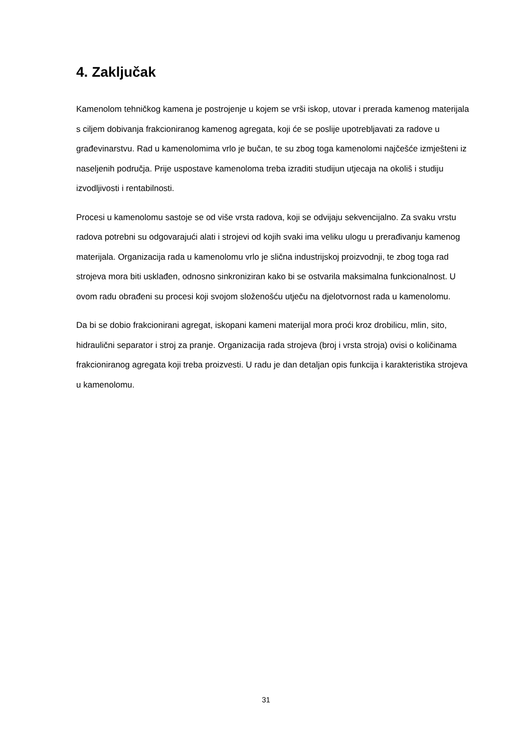4. Zaključak
Kamenolom tehničkog kamena je postrojenje u kojem se vrši iskop, utovar i prerada kamenog materijala s ciljem dobivanja frakcioniranog kamenog agregata, koji će se poslije upotrebljavati za radove u građevinarstvu. Rad u kamenolomima vrlo je bučan, te su zbog toga kamenolomi najčešće izmješteni iz naseljenih područja. Prije uspostave kamenoloma treba izraditi studijun utjecaja na okoliš i studiju izvodljivosti i rentabilnosti.
Procesi u kamenolomu sastoje se od više vrsta radova, koji se odvijaju sekvencijalno. Za svaku vrstu radova potrebni su odgovarajući alati i strojevi od kojih svaki ima veliku ulogu u prerađivanju kamenog materijala. Organizacija rada u kamenolomu vrlo je slična industrijskoj proizvodnji, te zbog toga rad strojeva mora biti usklađen, odnosno sinkroniziran kako bi se ostvarila maksimalna funkcionalnost. U ovom radu obrađeni su procesi koji svojom složenošću utječu na djelotvornost rada u kamenolomu.
Da bi se dobio frakcionirani agregat, iskopani kameni materijal mora proći kroz drobilicu, mlin, sito, hidraulični separator i stroj za pranje. Organizacija rada strojeva (broj i vrsta stroja) ovisi o količinama frakcioniranog agregata koji treba proizvesti. U radu je dan detaljan opis funkcija i karakteristika strojeva u kamenolomu.
31